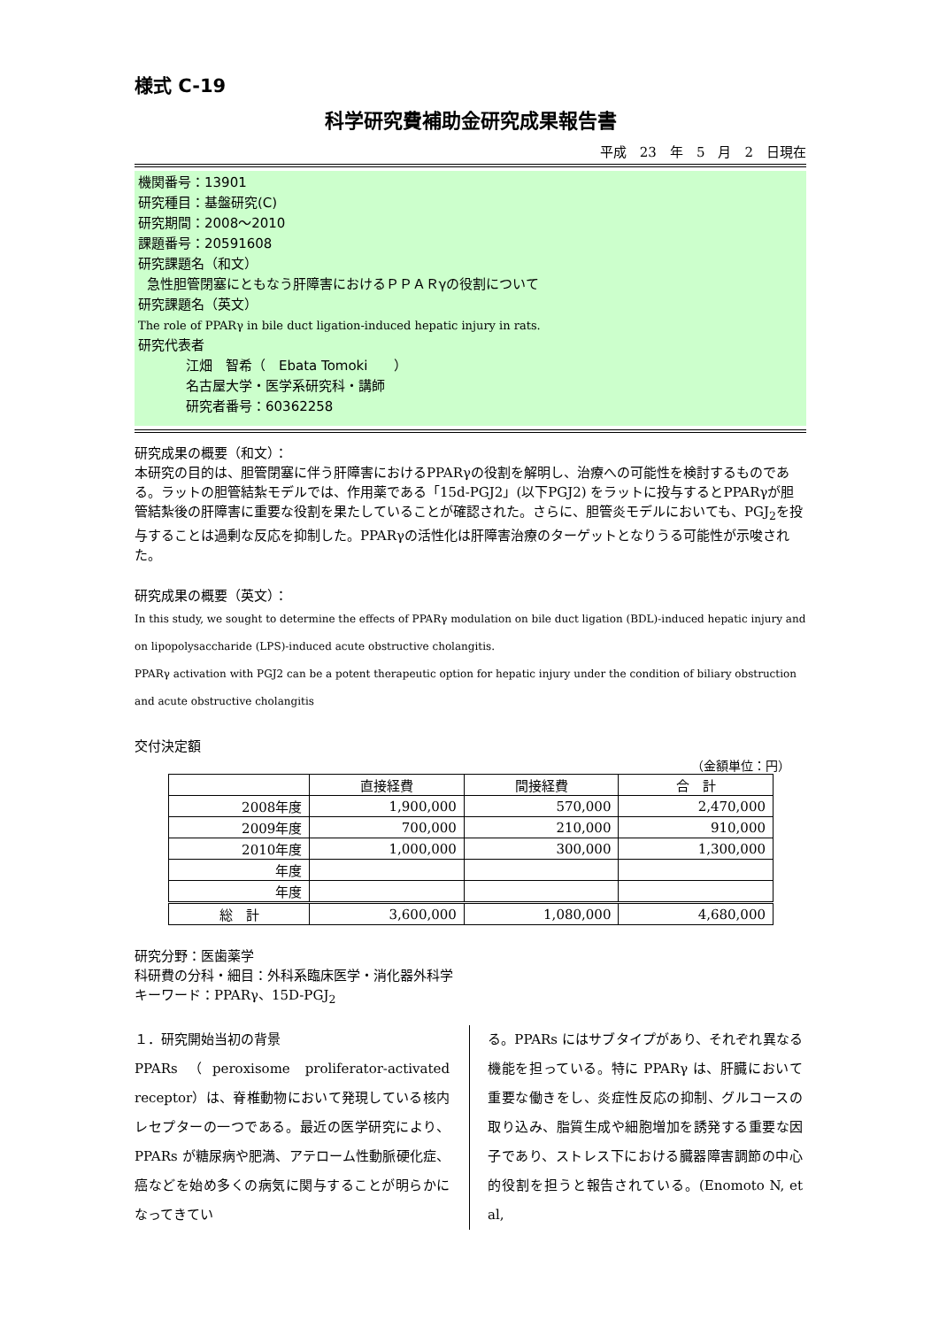様式 C-19
科学研究費補助金研究成果報告書
平成　23　年　5　月　2　日現在
機関番号：13901
研究種目：基盤研究(C)
研究期間：2008〜2010
課題番号：20591608
研究課題名（和文）
急性胆管閉塞にともなう肝障害におけるＰＰＡＲγの役割について
研究課題名（英文）
The role of PPARγ in bile duct ligation-induced hepatic injury in rats.
研究代表者
江畑　智希（　Ebata Tomoki　　）
名古屋大学・医学系研究科・講師
研究者番号：60362258
研究成果の概要（和文）：
本研究の目的は、胆管閉塞に伴う肝障害におけるPPARγの役割を解明し、治療への可能性を検討するものである。ラットの胆管結紮モデルでは、作用薬である「15d-PGJ2」(以下PGJ2) をラットに投与するとPPARγが胆管結紮後の肝障害に重要な役割を果たしていることが確認された。さらに、胆管炎モデルにおいても、PGJ<sub>2</sub>を投与することは過剰な反応を抑制した。PPARγの活性化は肝障害治療のターゲットとなりうる可能性が示唆された。
研究成果の概要（英文）：
In this study, we sought to determine the effects of PPARγ modulation on bile duct ligation (BDL)-induced hepatic injury and on lipopolysaccharide (LPS)-induced acute obstructive cholangitis.
PPARγ activation with PGJ2 can be a potent therapeutic option for hepatic injury under the condition of biliary obstruction and acute obstructive cholangitis
交付決定額
（金額単位：円）
| | 直接経費 | 間接経費 | 合 計 |
| --- | --- | --- | --- |
| 2008年度 | 1,900,000 | 570,000 | 2,470,000 |
| 2009年度 | 700,000 | 210,000 | 910,000 |
| 2010年度 | 1,000,000 | 300,000 | 1,300,000 |
| 年度 | | | |
| 年度 | | | |
| 総 計 | 3,600,000 | 1,080,000 | 4,680,000 |
研究分野：医歯薬学
科研費の分科・細目：外科系臨床医学・消化器外科学
キーワード：PPARγ、15D-PGJ<sub>2</sub>
１．研究開始当初の背景
PPARs（peroxisome proliferator-activated receptor）は、脊椎動物において発現している核内レセプターの一つである。最近の医学研究により、PPARs が糖尿病や肥満、アテローム性動脈硬化症、癌などを始め多くの病気に関与することが明らかになってきてい
る。PPARs にはサブタイプがあり、それぞれ異なる機能を担っている。特に PPARγ は、肝臓において重要な働きをし、炎症性反応の抑制、グルコースの取り込み、脂質生成や細胞増加を誘発する重要な因子であり、ストレス下における臓器障害調節の中心的役割を担うと報告されている。(Enomoto N, et al,